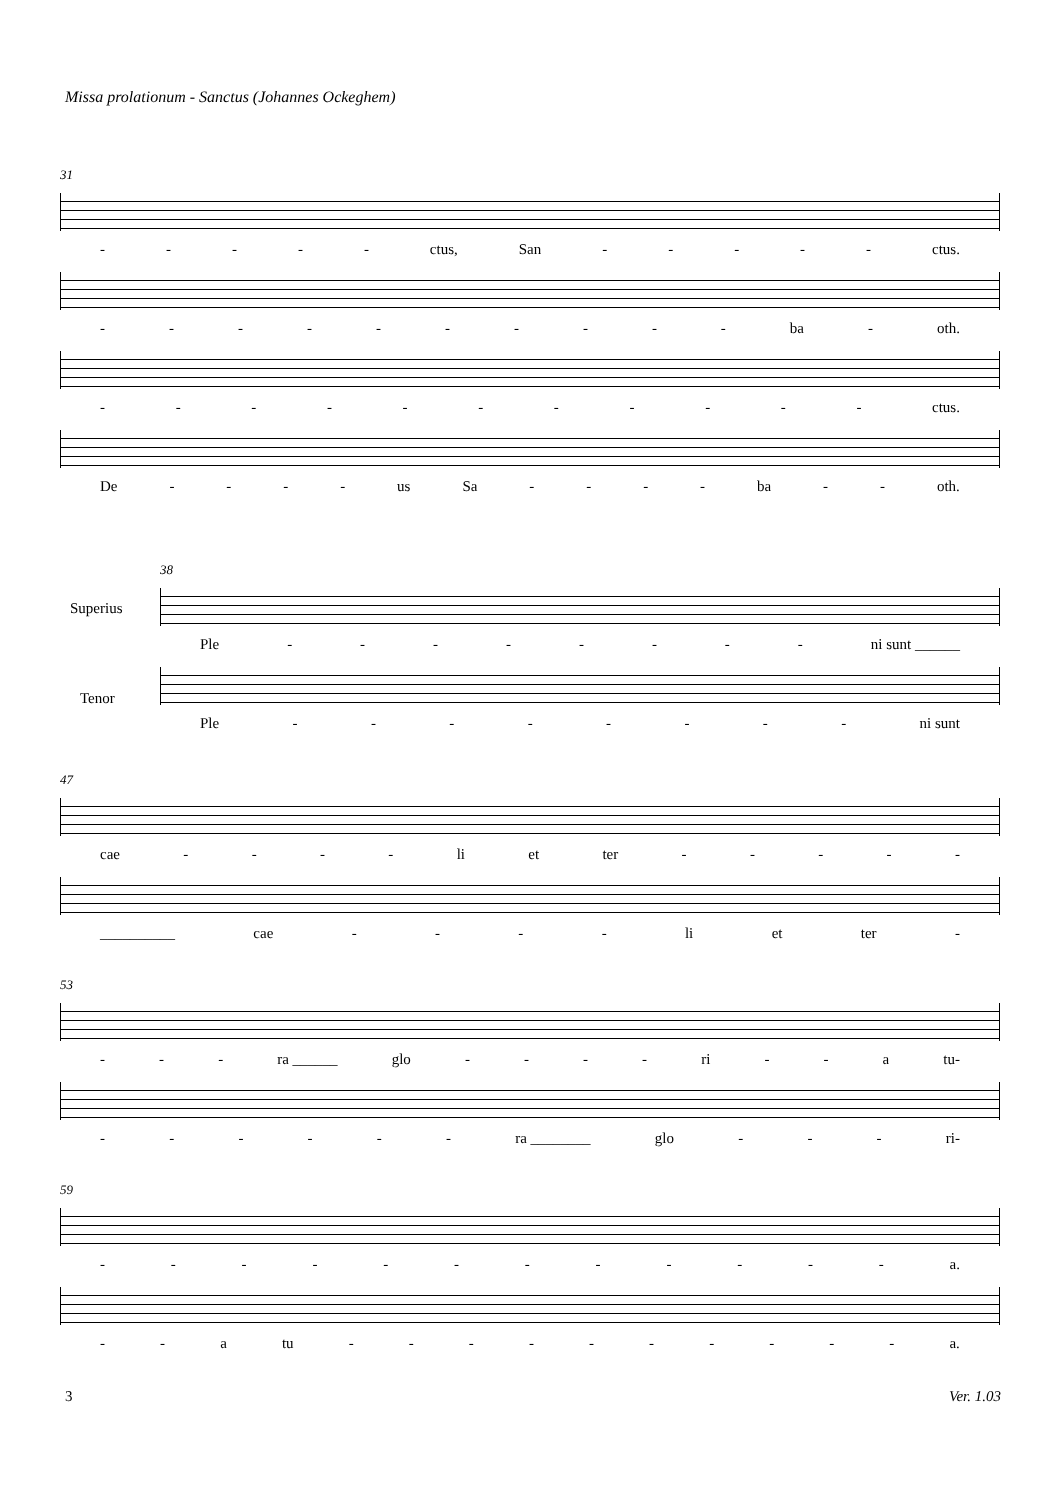Missa prolationum - Sanctus (Johannes Ockeghem)
31
- - - - - ctus, San - - - - - ctus.
- - - - - - - - - - ba - oth.
- - - - - - - - - - - ctus.
De - - - - us Sa - - - - ba - - oth.
38
Superius
Ple - - - - - - - - ni sunt ______
Tenor
Ple - - - - - - - - ni sunt
47
cae - - - - li et ter - - - - -
__________ cae - - - - li et ter -
53
- - - ra ______ glo - - - - ri - - a tu-
- - - - - - ra ________ glo - - - ri-
59
- - - - - - - - - - - - a.
- - a tu - - - - - - - - - - a.
3 Ver. 1.03